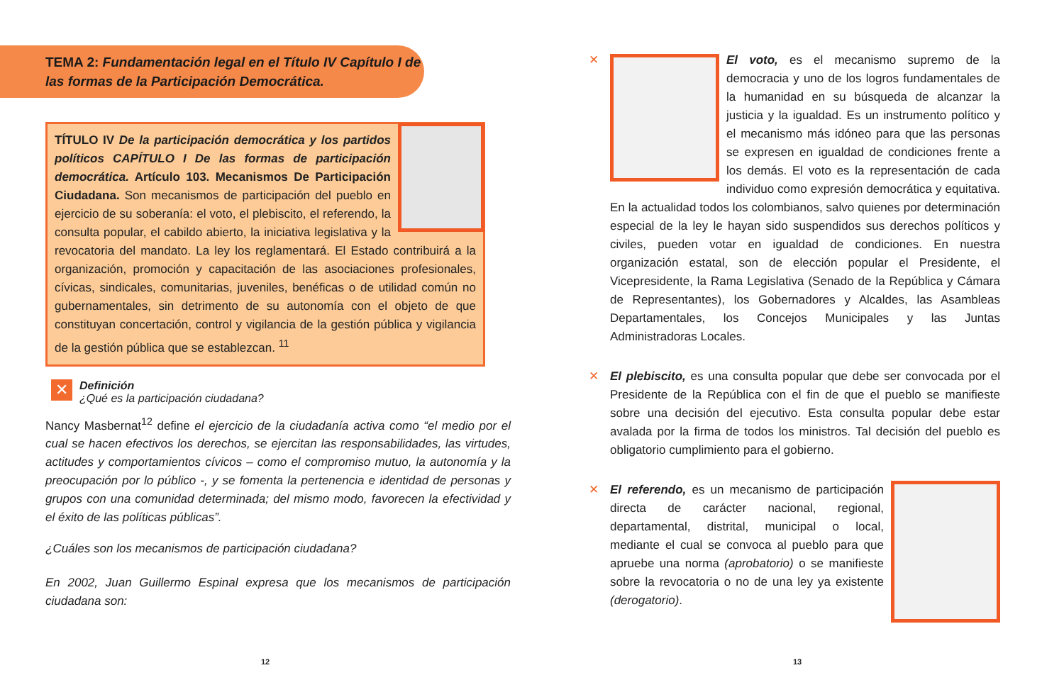TEMA 2: Fundamentación legal en el Título IV Capítulo I de las formas de la Participación Democrática.
TÍTULO IV De la participación democrática y los partidos políticos CAPÍTULO I De las formas de participación democrática. Artículo 103. Mecanismos De Participación Ciudadana. Son mecanismos de participación del pueblo en ejercicio de su soberanía: el voto, el plebiscito, el referendo, la consulta popular, el cabildo abierto, la iniciativa legislativa y la revocatoria del mandato. La ley los reglamentará. El Estado contribuirá a la organización, promoción y capacitación de las asociaciones profesionales, cívicas, sindicales, comunitarias, juveniles, benéficas o de utilidad común no gubernamentales, sin detrimento de su autonomía con el objeto de que constituyan concertación, control y vigilancia de la gestión pública y vigilancia de la gestión pública que se establezcan. <sup>11</sup>
✕
Definición
¿Qué es la participación ciudadana?
Nancy Masbernat<sup>12</sup> define el ejercicio de la ciudadanía activa como “el medio por el cual se hacen efectivos los derechos, se ejercitan las responsabilidades, las virtudes, actitudes y comportamientos cívicos – como el compromiso mutuo, la autonomía y la preocupación por lo público -, y se fomenta la pertenencia e identidad de personas y grupos con una comunidad determinada; del mismo modo, favorecen la efectividad y el éxito de las políticas públicas”.
¿Cuáles son los mecanismos de participación ciudadana?
En 2002, Juan Guillermo Espinal expresa que los mecanismos de participación ciudadana son:
12
✕
El voto, es el mecanismo supremo de la democracia y uno de los logros fundamentales de la humanidad en su búsqueda de alcanzar la justicia y la igualdad. Es un instrumento político y el mecanismo más idóneo para que las personas se expresen en igualdad de condiciones frente a los demás. El voto es la representación de cada individuo como expresión democrática y equitativa. En la actualidad todos los colombianos, salvo quienes por determinación especial de la ley le hayan sido suspendidos sus derechos políticos y civiles, pueden votar en igualdad de condiciones. En nuestra organización estatal, son de elección popular el Presidente, el Vicepresidente, la Rama Legislativa (Senado de la República y Cámara de Representantes), los Gobernadores y Alcaldes, las Asambleas Departamentales, los Concejos Municipales y las Juntas Administradoras Locales.
✕
El plebiscito, es una consulta popular que debe ser convocada por el Presidente de la República con el fin de que el pueblo se manifieste sobre una decisión del ejecutivo. Esta consulta popular debe estar avalada por la firma de todos los ministros. Tal decisión del pueblo es obligatorio cumplimiento para el gobierno.
✕
El referendo, es un mecanismo de participación directa de carácter nacional, regional, departamental, distrital, municipal o local, mediante el cual se convoca al pueblo para que apruebe una norma (aprobatorio) o se manifieste sobre la revocatoria o no de una ley ya existente (derogatorio).
13